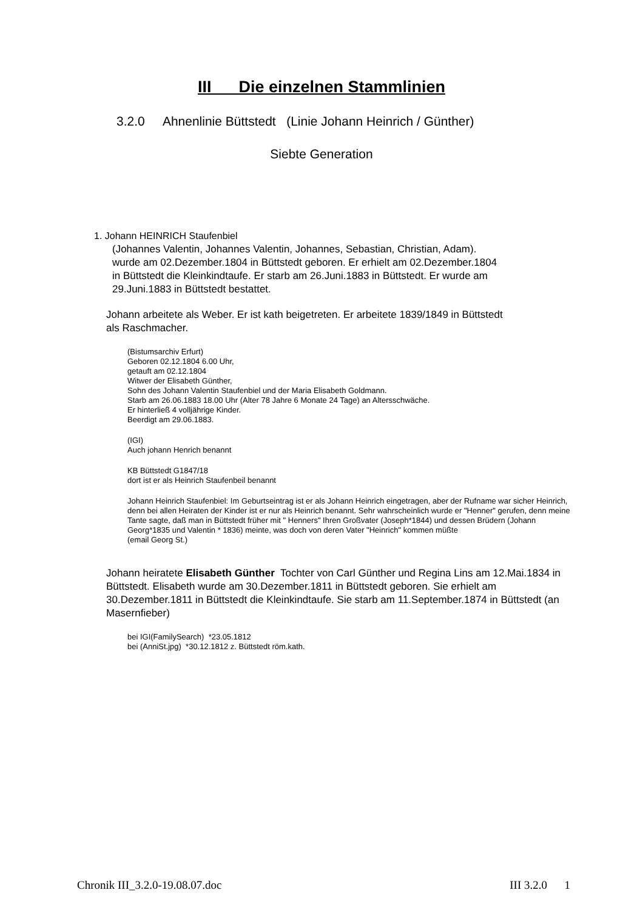III Die einzelnen Stammlinien
3.2.0 Ahnenlinie Büttstedt (Linie Johann Heinrich / Günther)
Siebte Generation
1. Johann HEINRICH Staufenbiel
(Johannes Valentin, Johannes Valentin, Johannes, Sebastian, Christian, Adam).
wurde am 02.Dezember.1804 in Büttstedt geboren. Er erhielt am 02.Dezember.1804
in Büttstedt die Kleinkindtaufe. Er starb am 26.Juni.1883 in Büttstedt. Er wurde am
29.Juni.1883 in Büttstedt bestattet.
Johann arbeitete als Weber. Er ist kath beigetreten. Er arbeitete 1839/1849 in Büttstedt
als Raschmacher.
(Bistumsarchiv Erfurt)
Geboren 02.12.1804 6.00 Uhr,
getauft am 02.12.1804
Witwer der Elisabeth Günther,
Sohn des Johann Valentin Staufenbiel und der Maria Elisabeth Goldmann.
Starb am 26.06.1883 18.00 Uhr (Alter 78 Jahre 6 Monate 24 Tage) an Altersschwäche.
Er hinterließ 4 volljährige Kinder.
Beerdigt am 29.06.1883.
(IGI)
Auch johann Henrich benannt
KB Büttstedt G1847/18
dort ist er als Heinrich Staufenbeil benannt
Johann Heinrich Staufenbiel: Im Geburtseintrag ist er als Johann Heinrich eingetragen, aber der Rufname war sicher Heinrich, denn bei allen Heiraten der Kinder ist er nur als Heinrich benannt. Sehr wahrscheinlich wurde er "Henner" gerufen, denn meine Tante sagte, daß man in Büttstedt früher mit " Henners" Ihren Großvater (Joseph*1844) und dessen Brüdern (Johann Georg*1835 und Valentin * 1836) meinte, was doch von deren Vater "Heinrich" kommen müßte
(email Georg St.)
Johann heiratete Elisabeth Günther Tochter von Carl Günther und Regina Lins am 12.Mai.1834 in Büttstedt. Elisabeth wurde am 30.Dezember.1811 in Büttstedt geboren. Sie erhielt am 30.Dezember.1811 in Büttstedt die Kleinkindtaufe. Sie starb am 11.September.1874 in Büttstedt (an Masernfieber)
bei IGI(FamilySearch) *23.05.1812
bei (AnniSt.jpg) *30.12.1812 z. Büttstedt röm.kath.
Chronik III_3.2.0-19.08.07.doc III 3.2.0 1